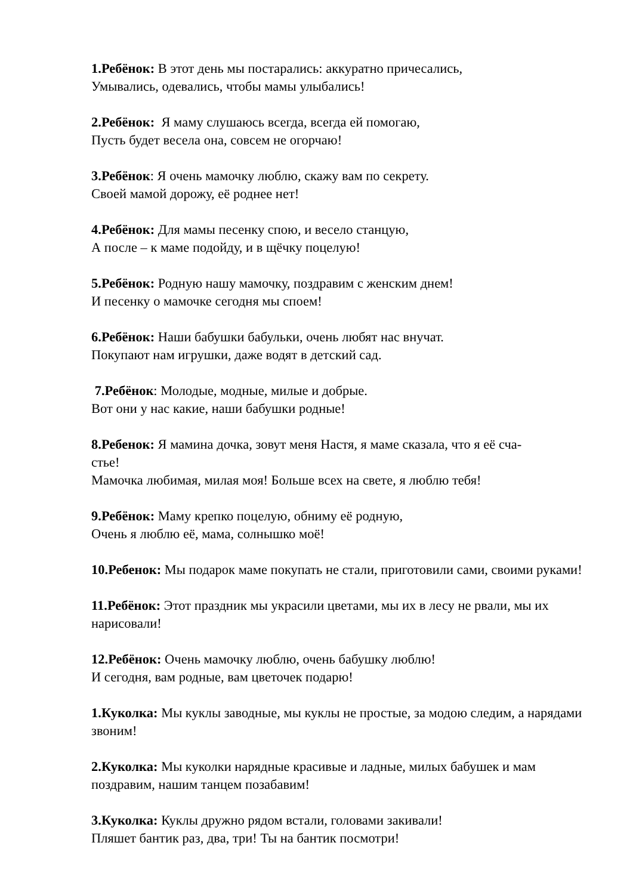1.Ребёнок: В этот день мы постарались: аккуратно причесались,
Умывались, одевались, чтобы мамы улыбались!
2.Ребёнок: Я маму слушаюсь всегда, всегда ей помогаю,
Пусть будет весела она, совсем не огорчаю!
3.Ребёнок: Я очень мамочку люблю, скажу вам по секрету.
Своей мамой дорожу, её роднее нет!
4.Ребёнок: Для мамы песенку спою, и весело станцую,
А после – к маме подойду, и в щёчку поцелую!
5.Ребёнок: Родную нашу мамочку, поздравим с женским днем!
И песенку о мамочке сегодня мы споем!
6.Ребёнок: Наши бабушки бабульки, очень любят нас внучат.
Покупают нам игрушки, даже водят в детский сад.
7.Ребёнок: Молодые, модные, милые и добрые.
Вот они у нас какие, наши бабушки родные!
8.Ребенок: Я мамина дочка, зовут меня Настя, я маме сказала, что я её сча-
стье!
Мамочка любимая, милая моя! Больше всех на свете, я люблю тебя!
9.Ребёнок: Маму крепко поцелую, обниму её родную,
Очень я люблю её, мама, солнышко моё!
10.Ребенок: Мы подарок маме покупать не стали, приготовили сами, своими руками!
11.Ребёнок: Этот праздник мы украсили цветами, мы их в лесу не рвали, мы их нарисовали!
12.Ребёнок: Очень мамочку люблю, очень бабушку люблю!
И сегодня, вам родные, вам цветочек подарю!
1.Куколка: Мы куклы заводные, мы куклы не простые, за модою следим, а нарядами звоним!
2.Куколка: Мы куколки нарядные красивые и ладные, милых бабушек и мам поздравим, нашим танцем позабавим!
3.Куколка: Куклы дружно рядом встали, головами закивали!
Пляшет бантик раз, два, три! Ты на бантик посмотри!